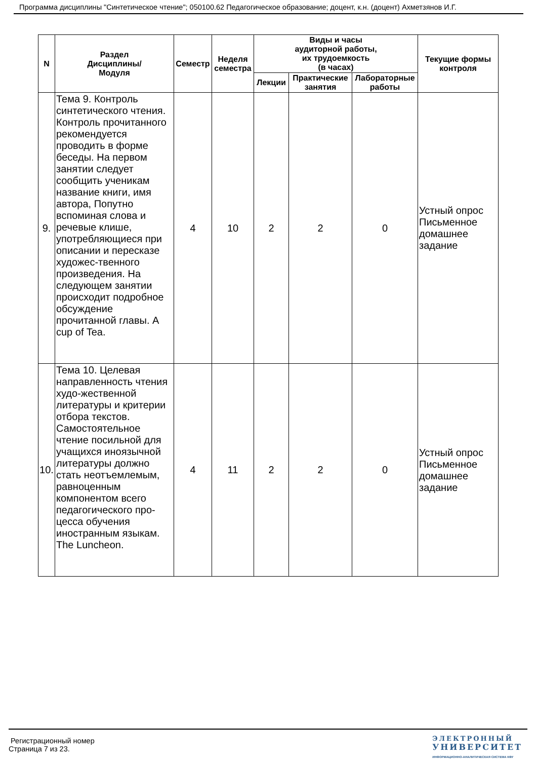Программа дисциплины "Синтетическое чтение"; 050100.62 Педагогическое образование; доцент, к.н. (доцент) Ахметзянов И.Г.
| N | Раздел Дисциплины/ Модуля | Семестр | Неделя семестра | Виды и часы аудиторной работы, их трудоемкость (в часах) | | | Текущие формы контроля |
| --- | --- | --- | --- | --- | --- | --- | --- |
| | | | | Лекции | Практические занятия | Лабораторные работы | |
| 9. | Тема 9. Контроль синтетического чтения. Контроль прочитанного рекомендуется проводить в форме беседы. На первом занятии следует сообщить ученикам название книги, имя автора, Попутно вспоминая слова и речевые клише, употребляющиеся при описании и пересказе художес-твенного произведения. На следующем занятии происходит подробное обсуждение прочитанной главы. A cup of Tea. | 4 | 10 | 2 | 2 | 0 | Устный опрос Письменное домашнее задание |
| 10. | Тема 10. Целевая направленность чтения худо-жественной литературы и критерии отбора текстов. Самостоятельное чтение посильной для учащихся иноязычной литературы должно стать неотъемлемым, равноценным компонентом всего педагогического про-цесса обучения иностранным языкам. The Luncheon. | 4 | 11 | 2 | 2 | 0 | Устный опрос Письменное домашнее задание |
Регистрационный номер
Страница 7 из 23.
ЭЛЕКТРОННЫЙ
УНИВЕРСИТЕТ
ИНФОРМАЦИОННО-АНАЛИТИЧЕСКАЯ СИСТЕМА КФУ